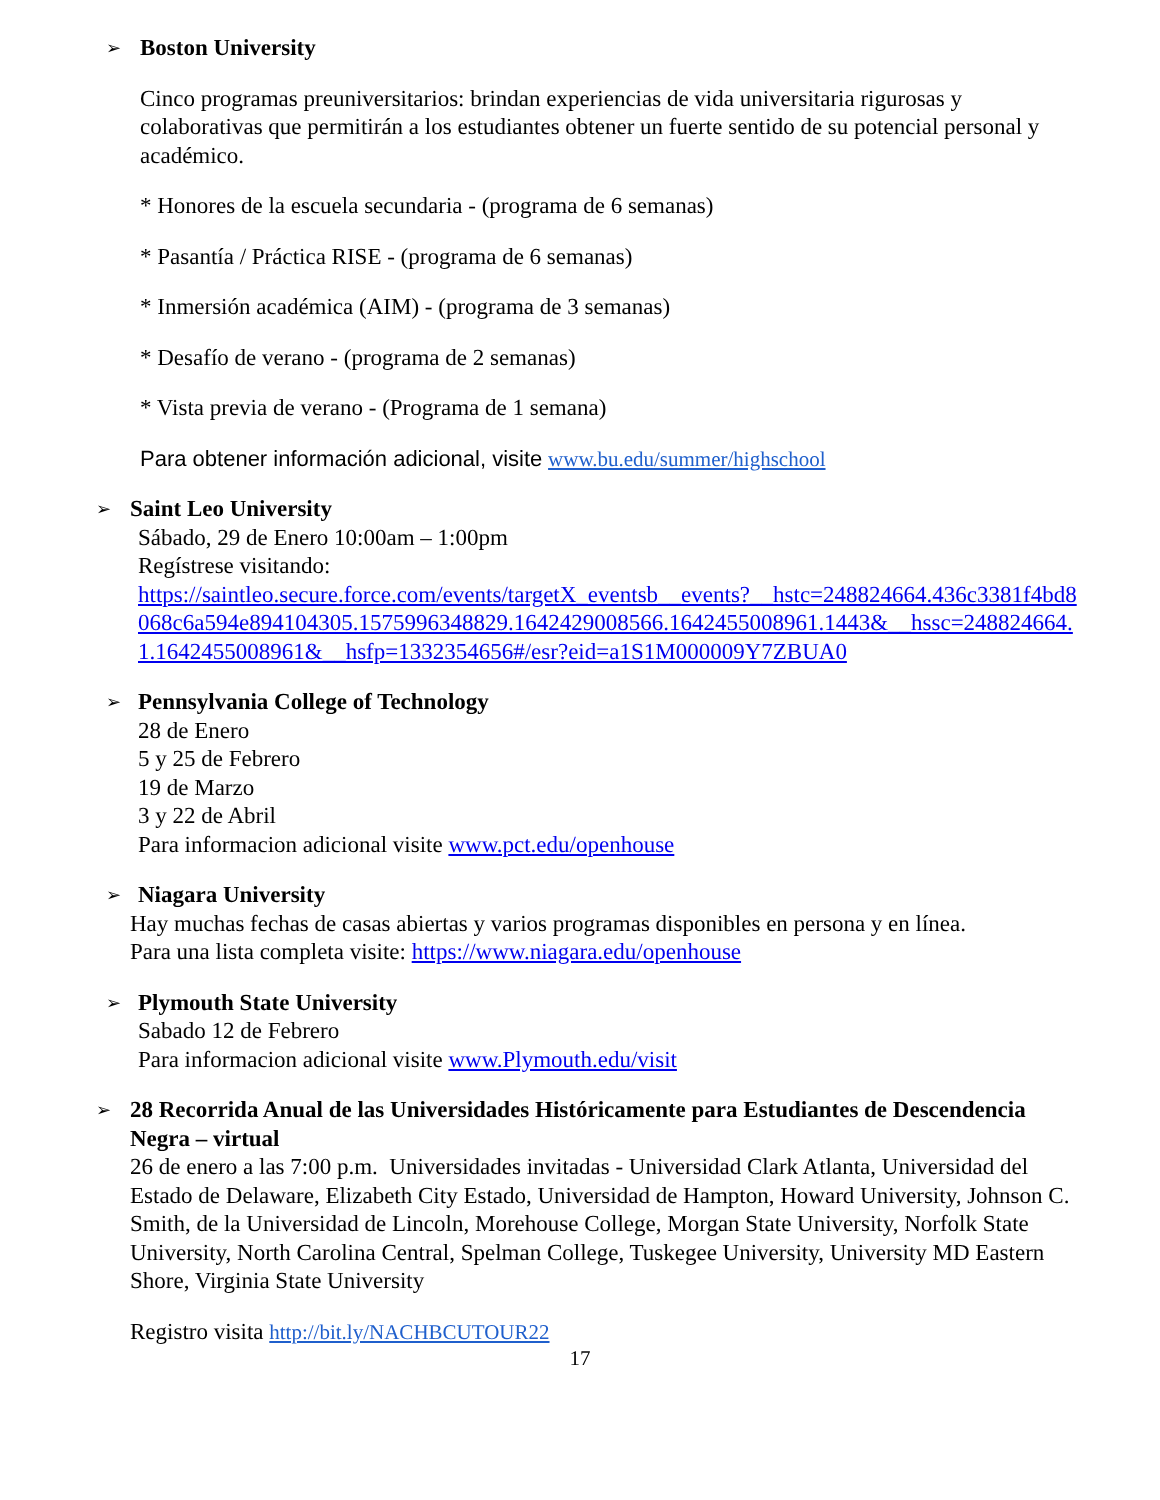➢
Boston University
Cinco programas preuniversitarios: brindan experiencias de vida universitaria rigurosas y colaborativas que permitirán a los estudiantes obtener un fuerte sentido de su potencial personal y académico.
* Honores de la escuela secundaria - (programa de 6 semanas)
* Pasantía / Práctica RISE - (programa de 6 semanas)
* Inmersión académica (AIM) - (programa de 3 semanas)
* Desafío de verano - (programa de 2 semanas)
* Vista previa de verano - (Programa de 1 semana)
Para obtener información adicional, visite www.bu.edu/summer/highschool
➢
Saint Leo University
Sábado, 29 de Enero 10:00am – 1:00pm
Regístrese visitando:
https://saintleo.secure.force.com/events/targetX_eventsb__events?__hstc=248824664.436c3381f4bd8068c6a594e894104305.1575996348829.1642429008566.1642455008961.1443&__hssc=248824664.1.1642455008961&__hsfp=1332354656#/esr?eid=a1S1M000009Y7ZBUA0
➢
Pennsylvania College of Technology
28 de Enero
5 y 25 de Febrero
19 de Marzo
3 y 22 de Abril
Para informacion adicional visite www.pct.edu/openhouse
➢
Niagara University
Hay muchas fechas de casas abiertas y varios programas disponibles en persona y en línea.
Para una lista completa visite: https://www.niagara.edu/openhouse
➢
Plymouth State University
Sabado 12 de Febrero
Para informacion adicional visite www.Plymouth.edu/visit
➢
28 Recorrida Anual de las Universidades Históricamente para Estudiantes de Descendencia Negra – virtual
26 de enero a las 7:00 p.m. Universidades invitadas - Universidad Clark Atlanta, Universidad del Estado de Delaware, Elizabeth City Estado, Universidad de Hampton, Howard University, Johnson C. Smith, de la Universidad de Lincoln, Morehouse College, Morgan State University, Norfolk State University, North Carolina Central, Spelman College, Tuskegee University, University MD Eastern Shore, Virginia State University
Registro visita http://bit.ly/NACHBCUTOUR22
17